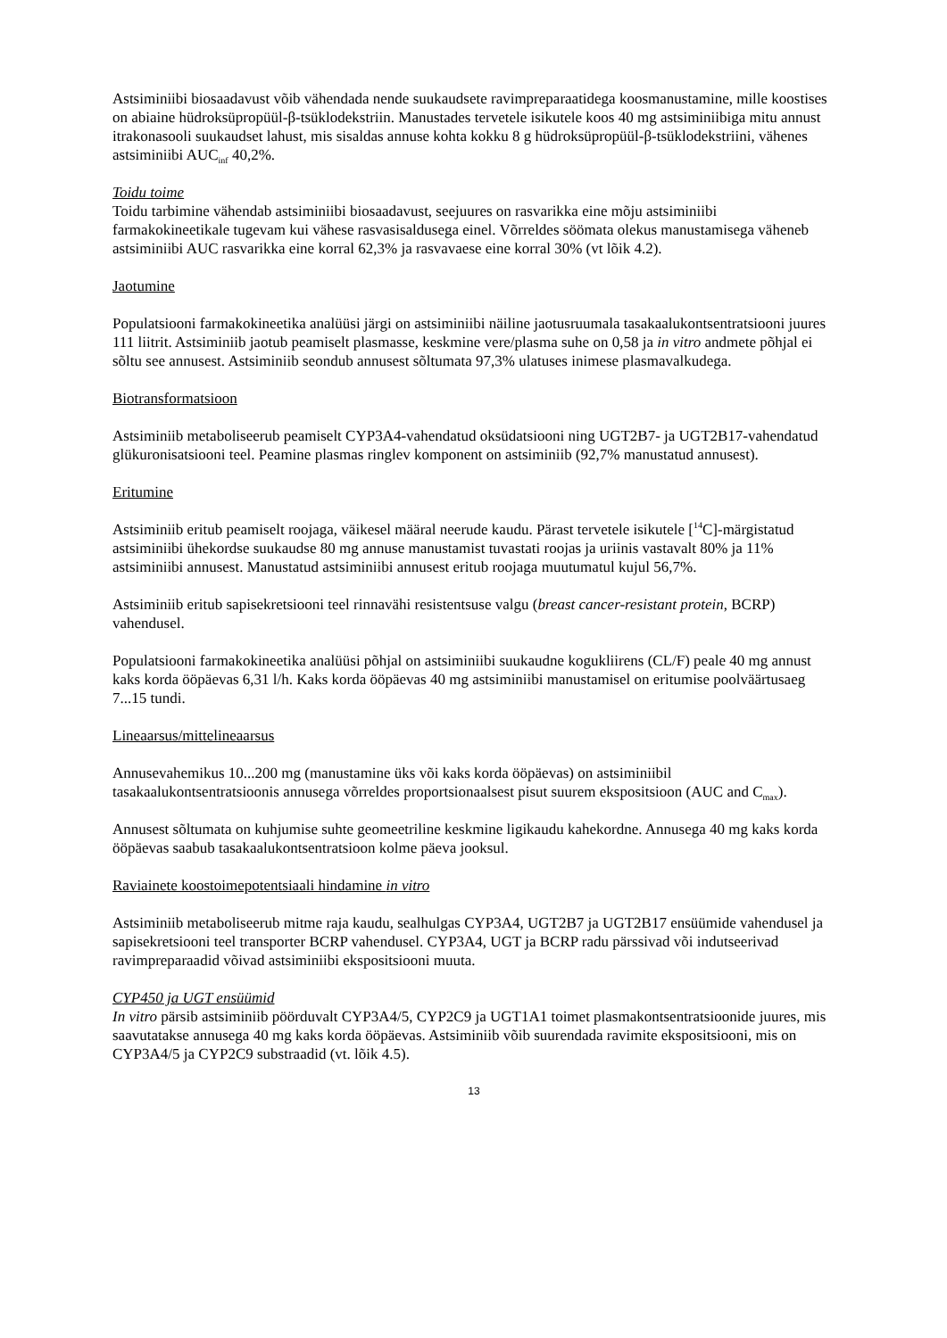Astsiminiibi biosaadavust võib vähendada nende suukaudsete ravimpreparaatidega koosmanustamine, mille koostises on abiaine hüdroksüpropüül-β-tsüklodekstriin. Manustades tervetele isikutele koos 40 mg astsiminiibiga mitu annust itrakonasooli suukaudset lahust, mis sisaldas annuse kohta kokku 8 g hüdroksüpropüül-β-tsüklodekstriini, vähenes astsiminiibi AUC<sub>inf</sub> 40,2%.
Toidu toime
Toidu tarbimine vähendab astsiminiibi biosaadavust, seejuures on rasvarikka eine mõju astsiminiibi farmakokineetikale tugevam kui vähese rasvasisaldusega einel. Võrreldes söömata olekus manustamisega väheneb astsiminiibi AUC rasvarikka eine korral 62,3% ja rasvavaese eine korral 30% (vt lõik 4.2).
Jaotumine
Populatsiooni farmakokineetika analüüsi järgi on astsiminiibi näiline jaotusruumala tasakaalukontsentratsiooni juures 111 liitrit. Astsiminiib jaotub peamiselt plasmasse, keskmine vere/plasma suhe on 0,58 ja in vitro andmete põhjal ei sõltu see annusest. Astsiminiib seondub annusest sõltumata 97,3% ulatuses inimese plasmavalkudega.
Biotransformatsioon
Astsiminiib metaboliseerub peamiselt CYP3A4-vahendatud oksüdatsiooni ning UGT2B7- ja UGT2B17-vahendatud glükuronisatsiooni teel. Peamine plasmas ringlev komponent on astsiminiib (92,7% manustatud annusest).
Eritumine
Astsiminiib eritub peamiselt roojaga, väikesel määral neerude kaudu. Pärast tervetele isikutele [<sup>14</sup>C]-märgistatud astsiminiibi ühekordse suukaudse 80 mg annuse manustamist tuvastati roojas ja uriinis vastavalt 80% ja 11% astsiminiibi annusest. Manustatud astsiminiibi annusest eritub roojaga muutumatul kujul 56,7%.
Astsiminiib eritub sapisekretsiooni teel rinnavähi resistentsuse valgu (breast cancer-resistant protein, BCRP) vahendusel.
Populatsiooni farmakokineetika analüüsi põhjal on astsiminiibi suukaudne kogukliirens (CL/F) peale 40 mg annust kaks korda ööpäevas 6,31 l/h. Kaks korda ööpäevas 40 mg astsiminiibi manustamisel on eritumise poolväärtusaeg 7...15 tundi.
Lineaarsus/mittelineaarsus
Annusevahemikus 10...200 mg (manustamine üks või kaks korda ööpäevas) on astsiminiibil tasakaalukontsentratsioonis annusega võrreldes proportsionaalsest pisut suurem ekspositsioon (AUC and C<sub>max</sub>).
Annusest sõltumata on kuhjumise suhte geomeetriline keskmine ligikaudu kahekordne. Annusega 40 mg kaks korda ööpäevas saabub tasakaalukontsentratsioon kolme päeva jooksul.
Raviainete koostoimepotentsiaali hindamine in vitro
Astsiminiib metaboliseerub mitme raja kaudu, sealhulgas CYP3A4, UGT2B7 ja UGT2B17 ensüümide vahendusel ja sapisekretsiooni teel transporter BCRP vahendusel. CYP3A4, UGT ja BCRP radu pärssivad või indutseerivad ravimpreparaadid võivad astsiminiibi ekspositsiooni muuta.
CYP450 ja UGT ensüümid
In vitro pärsib astsiminiib pöörduvalt CYP3A4/5, CYP2C9 ja UGT1A1 toimet plasmakontsentratsioonide juures, mis saavutatakse annusega 40 mg kaks korda ööpäevas. Astsiminiib võib suurendada ravimite ekspositsiooni, mis on CYP3A4/5 ja CYP2C9 substraadid (vt. lõik 4.5).
13